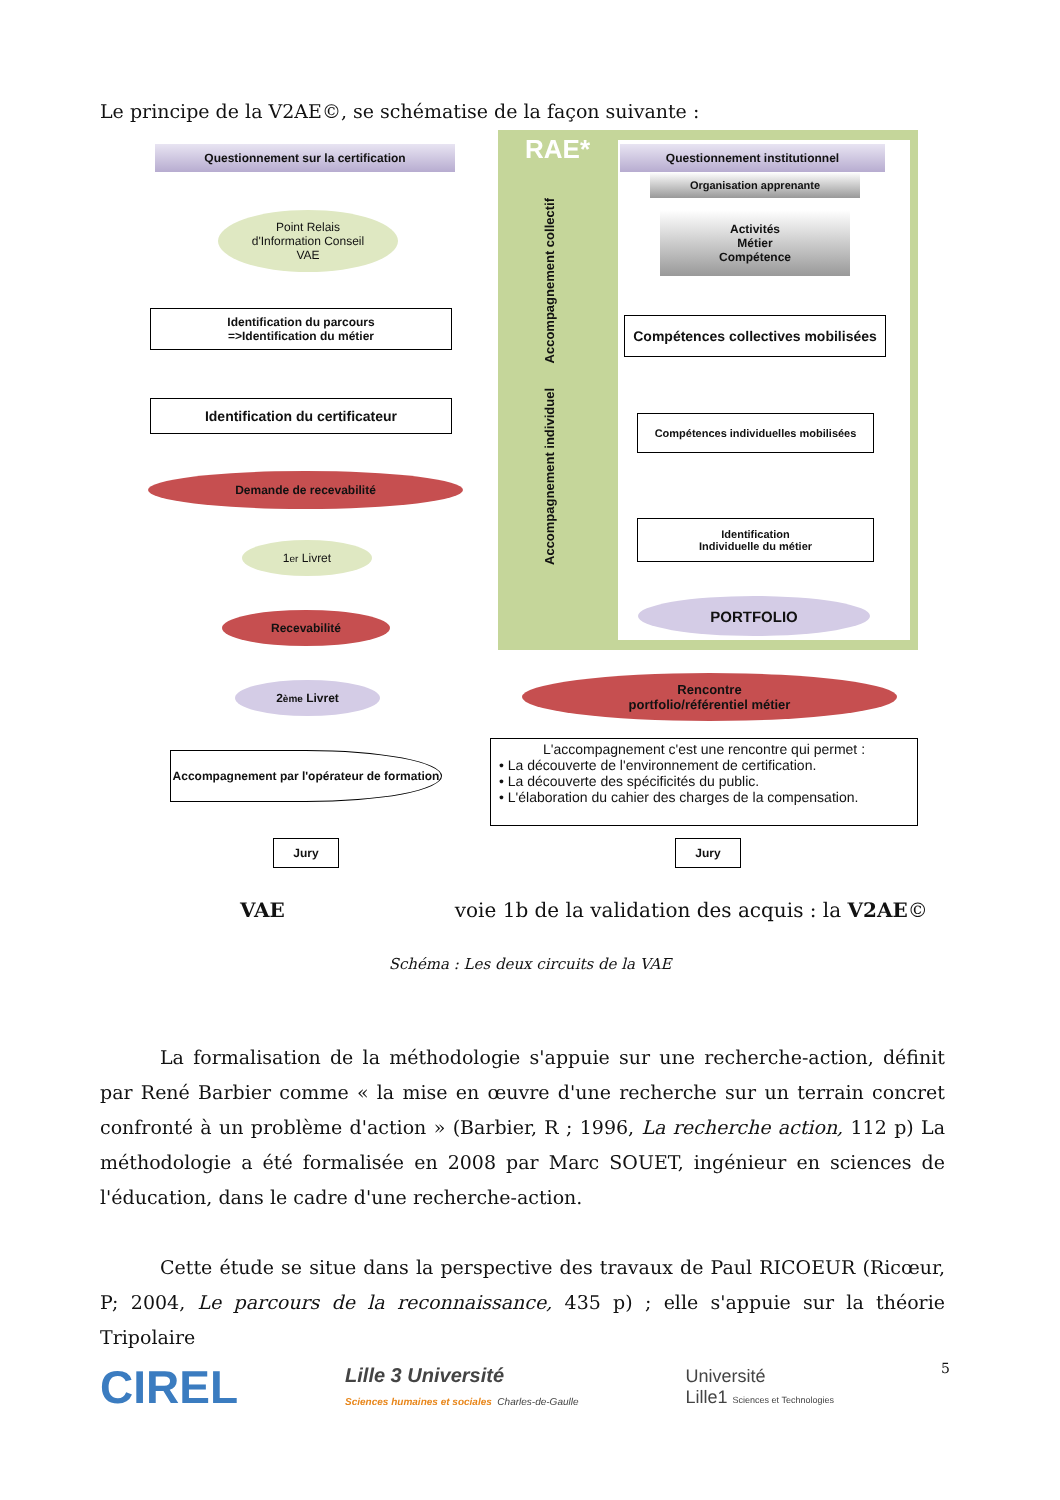Le principe de la V2AE©, se schématise de la façon suivante :
RAE*
Accompagnement collectif
Accompagnement individuel
Questionnement sur la certification
Point Relais
d'Information Conseil
VAE
Identification du parcours
=>Identification du métier
Identification du certificateur
Demande de recevabilité
1<sup>er</sup> Livret
Recevabilité
2<sup>ème</sup> Livret
Accompagnement par l'opérateur de formation
Jury
Questionnement institutionnel
Organisation apprenante
Activités
Métier
Compétence
Compétences collectives mobilisées
Compétences individuelles mobilisées
Identification
Individuelle du métier
PORTFOLIO
Rencontre
portfolio/référentiel métier
L'accompagnement c'est une rencontre qui permet :
• La découverte de l'environnement de certification.
• La découverte des spécificités du public.
• L'élaboration du cahier des charges de la compensation.
Jury
VAE voie 1b de la validation des acquis : la V2AE©
Schéma : Les deux circuits de la VAE
La formalisation de la méthodologie s'appuie sur une recherche-action, définit par René Barbier comme « la mise en œuvre d'une recherche sur un terrain concret confronté à un problème d'action » (Barbier, R ; 1996, La recherche action, 112 p) La méthodologie a été formalisée en 2008 par Marc SOUET, ingénieur en sciences de l'éducation, dans le cadre d'une recherche-action.
Cette étude se situe dans la perspective des travaux de Paul RICOEUR (Ricœur, P; 2004, Le parcours de la reconnaissance, 435 p) ; elle s'appuie sur la théorie Tripolaire
CIREL
Lille 3 Université
Sciences humaines et sociales Charles-de-Gaulle
Université
Lille1 Sciences et Technologies
5